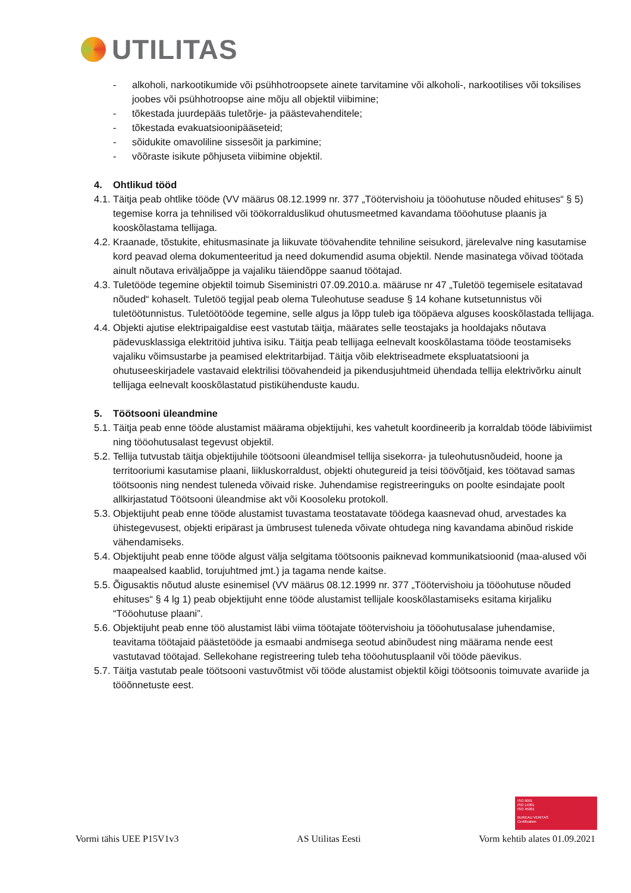UTILITAS
- alkoholi, narkootikumide või psühhotroopsete ainete tarvitamine või alkoholi-, narkootilises või toksilises joobes või psühhotroopse aine mõju all objektil viibimine;
- tõkestada juurdepääs tuletõrje- ja päästevahenditele;
- tõkestada evakuatsioonipääseteid;
- sõidukite omavoliline sissesõit ja parkimine;
- võõraste isikute põhjuseta viibimine objektil.
4. Ohtlikud tööd
4.1. Täitja peab ohtlike tööde (VV määrus 08.12.1999 nr. 377 „Töötervishoiu ja tööohutuse nõuded ehituses“ § 5) tegemise korra ja tehnilised või töökorralduslikud ohutusmeetmed kavandama tööohutuse plaanis ja kooskõlastama tellijaga.
4.2. Kraanade, tõstukite, ehitusmasinate ja liikuvate töövahendite tehniline seisukord, järelevalve ning kasutamise kord peavad olema dokumenteeritud ja need dokumendid asuma objektil. Nende masinatega võivad töötada ainult nõutava eriväljaõppe ja vajaliku täiendõppe saanud töötajad.
4.3. Tuletööde tegemine objektil toimub Siseministri 07.09.2010.a. määruse nr 47 „Tuletöö tegemisele esitatavad nõuded“ kohaselt. Tuletöö tegijal peab olema Tuleohutuse seaduse § 14 kohane kutsetunnistus või tuletöötunnistus. Tuletöötööde tegemine, selle algus ja lõpp tuleb iga tööpäeva alguses kooskõlastada tellijaga.
4.4. Objekti ajutise elektripaigaldise eest vastutab täitja, määrates selle teostajaks ja hooldajaks nõutava pädevusklassiga elektritöid juhtiva isiku. Täitja peab tellijaga eelnevalt kooskõlastama tööde teostamiseks vajaliku võimsustarbe ja peamised elektritarbijad. Täitja võib elektriseadmete ekspluatatsiooni ja ohutuseeskirjadele vastavaid elektrilisi töövahendeid ja pikendusjuhtmeid ühendada tellija elektrivõrku ainult tellijaga eelnevalt kooskõlastatud pistikühenduste kaudu.
5. Töötsooni üleandmine
5.1. Täitja peab enne tööde alustamist määrama objektijuhi, kes vahetult koordineerib ja korraldab tööde läbiviimist ning tööohutusalast tegevust objektil.
5.2. Tellija tutvustab täitja objektijuhile töötsooni üleandmisel tellija sisekorra- ja tuleohutusnõudeid, hoone ja territooriumi kasutamise plaani, liikluskorraldust, objekti ohutegureid ja teisi töövõtjaid, kes töötavad samas töötsoonis ning nendest tuleneda võivaid riske. Juhendamise registreeringuks on poolte esindajate poolt allkirjastatud Töötsooni üleandmise akt või Koosoleku protokoll.
5.3. Objektijuht peab enne tööde alustamist tuvastama teostatavate töödega kaasnevad ohud, arvestades ka ühistegevusest, objekti eripärast ja ümbrusest tuleneda võivate ohtudega ning kavandama abinõud riskide vähendamiseks.
5.4. Objektijuht peab enne tööde algust välja selgitama töötsoonis paiknevad kommunikatsioonid (maa-alused või maapealsed kaablid, torujuhtmed jmt.) ja tagama nende kaitse.
5.5. Õigusaktis nõutud aluste esinemisel (VV määrus 08.12.1999 nr. 377 „Töötervishoiu ja tööohutuse nõuded ehituses“ § 4 lg 1) peab objektijuht enne tööde alustamist tellijale kooskõlastamiseks esitama kirjaliku “Tööohutuse plaani”.
5.6. Objektijuht peab enne töö alustamist läbi viima töötajate töötervishoiu ja tööohutusalase juhendamise, teavitama töötajaid päästetööde ja esmaabi andmisega seotud abinõudest ning määrama nende eest vastutavad töötajad. Sellekohane registreering tuleb teha tööohutusplaanil või tööde päevikus.
5.7. Täitja vastutab peale töötsooni vastuvõtmist või tööde alustamist objektil kõigi töötsoonis toimuvate avariide ja tööõnnetuste eest.
ISO 9001
ISO 14001
ISO 45001
BUREAU VERITAS
Certification
Vormi tähis UEE P15V1v3 AS Utilitas Eesti Vorm kehtib alates 01.09.2021